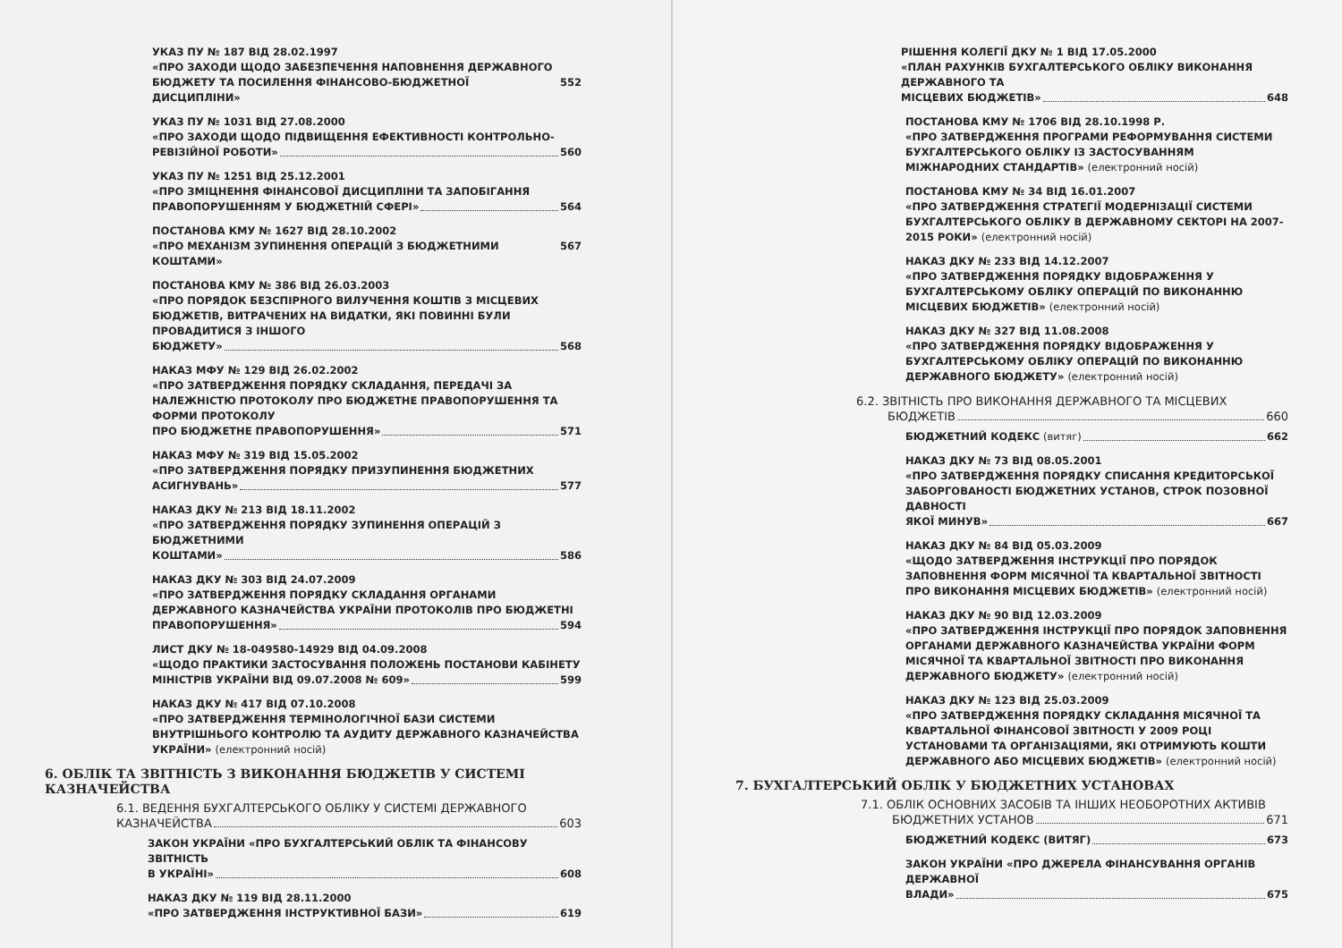УКАЗ ПУ № 187 ВІД 28.02.1997
«ПРО ЗАХОДИ ЩОДО ЗАБЕЗПЕЧЕННЯ НАПОВНЕННЯ ДЕРЖАВНОГО
БЮДЖЕТУ ТА ПОСИЛЕННЯ ФІНАНСОВО-БЮДЖЕТНОЇ ДИСЦИПЛІНИ» 552
УКАЗ ПУ № 1031 ВІД 27.08.2000
«ПРО ЗАХОДИ ЩОДО ПІДВИЩЕННЯ ЕФЕКТИВНОСТІ КОНТРОЛЬНО-
РЕВІЗІЙНОЇ РОБОТИ» 560
УКАЗ ПУ № 1251 ВІД 25.12.2001
«ПРО ЗМІЦНЕННЯ ФІНАНСОВОЇ ДИСЦИПЛІНИ ТА ЗАПОБІГАННЯ
ПРАВОПОРУШЕННЯМ У БЮДЖЕТНІЙ СФЕРІ» 564
ПОСТАНОВА КМУ № 1627 ВІД 28.10.2002
«ПРО МЕХАНІЗМ ЗУПИНЕННЯ ОПЕРАЦІЙ З БЮДЖЕТНИМИ КОШТАМИ» 567
ПОСТАНОВА КМУ № 386 ВІД 26.03.2003
«ПРО ПОРЯДОК БЕЗСПІРНОГО ВИЛУЧЕННЯ КОШТІВ З МІСЦЕВИХ БЮДЖЕТІВ, ВИТРАЧЕНИХ НА ВИДАТКИ, ЯКІ ПОВИННІ БУЛИ ПРОВАДИТИСЯ З ІНШОГО
БЮДЖЕТУ» 568
НАКАЗ МФУ № 129 ВІД 26.02.2002
«ПРО ЗАТВЕРДЖЕННЯ ПОРЯДКУ СКЛАДАННЯ, ПЕРЕДАЧІ ЗА НАЛЕЖНІСТЮ ПРОТОКОЛУ ПРО БЮДЖЕТНЕ ПРАВОПОРУШЕННЯ ТА ФОРМИ ПРОТОКОЛУ
ПРО БЮДЖЕТНЕ ПРАВОПОРУШЕННЯ» 571
НАКАЗ МФУ № 319 ВІД 15.05.2002
«ПРО ЗАТВЕРДЖЕННЯ ПОРЯДКУ ПРИЗУПИНЕННЯ БЮДЖЕТНИХ
АСИГНУВАНЬ» 577
НАКАЗ ДКУ № 213 ВІД 18.11.2002
«ПРО ЗАТВЕРДЖЕННЯ ПОРЯДКУ ЗУПИНЕННЯ ОПЕРАЦІЙ З БЮДЖЕТНИМИ
КОШТАМИ» 586
НАКАЗ ДКУ № 303 ВІД 24.07.2009
«ПРО ЗАТВЕРДЖЕННЯ ПОРЯДКУ СКЛАДАННЯ ОРГАНАМИ ДЕРЖАВНОГО КАЗНАЧЕЙСТВА УКРАЇНИ ПРОТОКОЛІВ ПРО БЮДЖЕТНІ
ПРАВОПОРУШЕННЯ» 594
ЛИСТ ДКУ № 18-049580-14929 ВІД 04.09.2008
«ЩОДО ПРАКТИКИ ЗАСТОСУВАННЯ ПОЛОЖЕНЬ ПОСТАНОВИ КАБІНЕТУ
МІНІСТРІВ УКРАЇНИ ВІД 09.07.2008 № 609» 599
НАКАЗ ДКУ № 417 ВІД 07.10.2008
«ПРО ЗАТВЕРДЖЕННЯ ТЕРМІНОЛОГІЧНОЇ БАЗИ СИСТЕМИ ВНУТРІШНЬОГО КОНТРОЛЮ ТА АУДИТУ ДЕРЖАВНОГО КАЗНАЧЕЙСТВА УКРАЇНИ» (електронний носій)
6. ОБЛІК ТА ЗВІТНІСТЬ З ВИКОНАННЯ БЮДЖЕТІВ У СИСТЕМІ КАЗНАЧЕЙСТВА
6.1. ВЕДЕННЯ БУХГАЛТЕРСЬКОГО ОБЛІКУ У СИСТЕМІ ДЕРЖАВНОГО
КАЗНАЧЕЙСТВА 603
ЗАКОН УКРАЇНИ «ПРО БУХГАЛТЕРСЬКИЙ ОБЛІК ТА ФІНАНСОВУ ЗВІТНІСТЬ
В УКРАЇНІ» 608
НАКАЗ ДКУ № 119 ВІД 28.11.2000
«ПРО ЗАТВЕРДЖЕННЯ ІНСТРУКТИВНОЇ БАЗИ» 619
РІШЕННЯ КОЛЕГІЇ ДКУ № 1 ВІД 17.05.2000
«ПЛАН РАХУНКІВ БУХГАЛТЕРСЬКОГО ОБЛІКУ ВИКОНАННЯ ДЕРЖАВНОГО ТА
МІСЦЕВИХ БЮДЖЕТІВ» 648
ПОСТАНОВА КМУ № 1706 ВІД 28.10.1998 Р.
«ПРО ЗАТВЕРДЖЕННЯ ПРОГРАМИ РЕФОРМУВАННЯ СИСТЕМИ БУХГАЛТЕРСЬКОГО ОБЛІКУ ІЗ ЗАСТОСУВАННЯМ МІЖНАРОДНИХ СТАНДАРТІВ» (електронний носій)
ПОСТАНОВА КМУ № 34 ВІД 16.01.2007
«ПРО ЗАТВЕРДЖЕННЯ СТРАТЕГІЇ МОДЕРНІЗАЦІЇ СИСТЕМИ БУХГАЛТЕРСЬКОГО ОБЛІКУ В ДЕРЖАВНОМУ СЕКТОРІ НА 2007-2015 РОКИ» (електронний носій)
НАКАЗ ДКУ № 233 ВІД 14.12.2007
«ПРО ЗАТВЕРДЖЕННЯ ПОРЯДКУ ВІДОБРАЖЕННЯ У БУХГАЛТЕРСЬКОМУ ОБЛІКУ ОПЕРАЦІЙ ПО ВИКОНАННЮ МІСЦЕВИХ БЮДЖЕТІВ» (електронний носій)
НАКАЗ ДКУ № 327 ВІД 11.08.2008
«ПРО ЗАТВЕРДЖЕННЯ ПОРЯДКУ ВІДОБРАЖЕННЯ У БУХГАЛТЕРСЬКОМУ ОБЛІКУ ОПЕРАЦІЙ ПО ВИКОНАННЮ ДЕРЖАВНОГО БЮДЖЕТУ» (електронний носій)
6.2. ЗВІТНІСТЬ ПРО ВИКОНАННЯ ДЕРЖАВНОГО ТА МІСЦЕВИХ
БЮДЖЕТІВ 660
БЮДЖЕТНИЙ КОДЕКС (витяг) 662
НАКАЗ ДКУ № 73 ВІД 08.05.2001
«ПРО ЗАТВЕРДЖЕННЯ ПОРЯДКУ СПИСАННЯ КРЕДИТОРСЬКОЇ ЗАБОРГОВАНОСТІ БЮДЖЕТНИХ УСТАНОВ, СТРОК ПОЗОВНОЇ ДАВНОСТІ
ЯКОЇ МИНУВ» 667
НАКАЗ ДКУ № 84 ВІД 05.03.2009
«ЩОДО ЗАТВЕРДЖЕННЯ ІНСТРУКЦІЇ ПРО ПОРЯДОК ЗАПОВНЕННЯ ФОРМ МІСЯЧНОЇ ТА КВАРТАЛЬНОЇ ЗВІТНОСТІ ПРО ВИКОНАННЯ МІСЦЕВИХ БЮДЖЕТІВ» (електронний носій)
НАКАЗ ДКУ № 90 ВІД 12.03.2009
«ПРО ЗАТВЕРДЖЕННЯ ІНСТРУКЦІЇ ПРО ПОРЯДОК ЗАПОВНЕННЯ ОРГАНАМИ ДЕРЖАВНОГО КАЗНАЧЕЙСТВА УКРАЇНИ ФОРМ МІСЯЧНОЇ ТА КВАРТАЛЬНОЇ ЗВІТНОСТІ ПРО ВИКОНАННЯ ДЕРЖАВНОГО БЮДЖЕТУ» (електронний носій)
НАКАЗ ДКУ № 123 ВІД 25.03.2009
«ПРО ЗАТВЕРДЖЕННЯ ПОРЯДКУ СКЛАДАННЯ МІСЯЧНОЇ ТА КВАРТАЛЬНОЇ ФІНАНСОВОЇ ЗВІТНОСТІ У 2009 РОЦІ УСТАНОВАМИ ТА ОРГАНІЗАЦІЯМИ, ЯКІ ОТРИМУЮТЬ КОШТИ ДЕРЖАВНОГО АБО МІСЦЕВИХ БЮДЖЕТІВ» (електронний носій)
7. БУХГАЛТЕРСЬКИЙ ОБЛІК У БЮДЖЕТНИХ УСТАНОВАХ
7.1. ОБЛІК ОСНОВНИХ ЗАСОБІВ ТА ІНШИХ НЕОБОРОТНИХ АКТИВІВ
БЮДЖЕТНИХ УСТАНОВ 671
БЮДЖЕТНИЙ КОДЕКС (ВИТЯГ) 673
ЗАКОН УКРАЇНИ «ПРО ДЖЕРЕЛА ФІНАНСУВАННЯ ОРГАНІВ ДЕРЖАВНОЇ
ВЛАДИ» 675